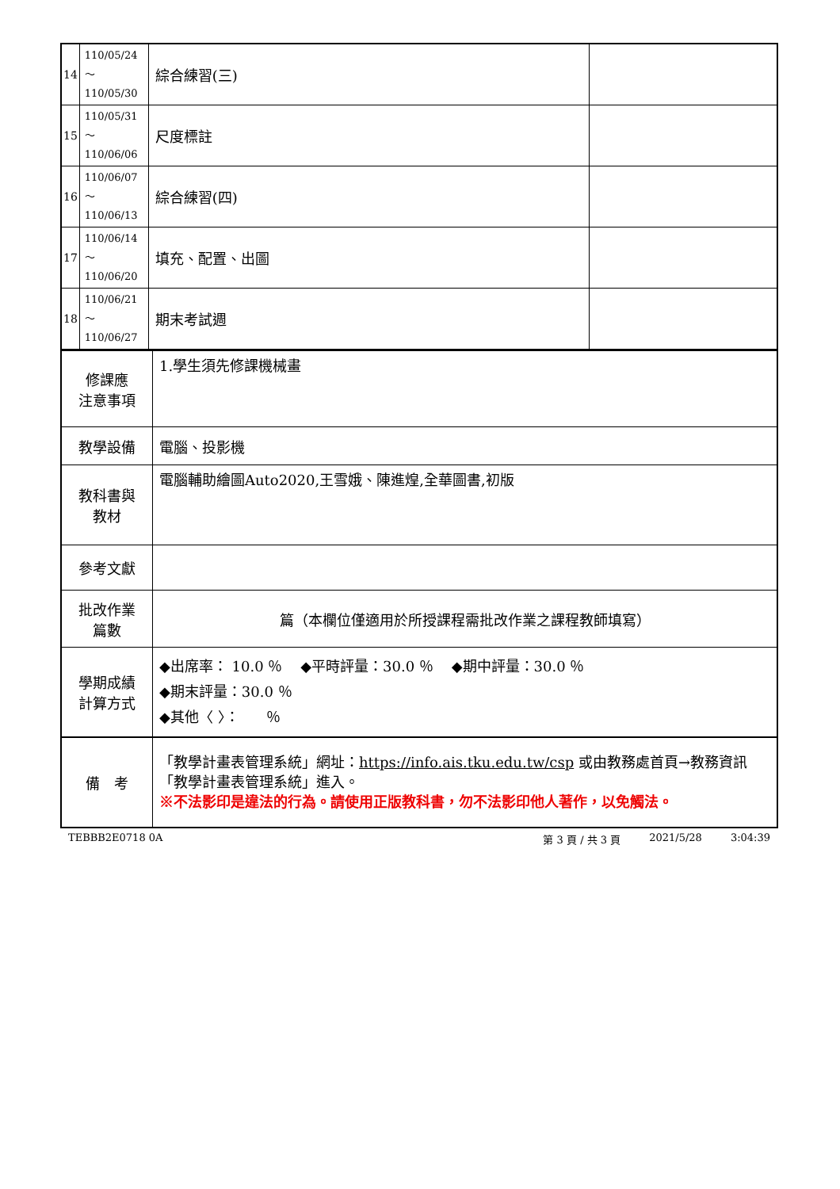| 14 | 110/05/24～ 110/05/30 | 綜合練習(三) | |
| 15 | 110/05/31～ 110/06/06 | 尺度標註 | |
| 16 | 110/06/07～ 110/06/13 | 綜合練習(四) | |
| 17 | 110/06/14～ 110/06/20 | 填充、配置、出圖 | |
| 18 | 110/06/21～ 110/06/27 | 期末考試週 | |
| 修課應 注意事項 | 1.學生須先修課機械畫 |
| 教學設備 | 電腦、投影機 |
| 教科書與 教材 | 電腦輔助繪圖Auto2020,王雪娥、陳進煌,全華圖書,初版 |
| 參考文獻 | |
| 批改作業 篇數 | 篇（本欄位僅適用於所授課程需批改作業之課程教師填寫） |
| 學期成績 計算方式 | ◆出席率： 10.0 ％ ◆平時評量：30.0 ％ ◆期中評量：30.0 ％ ◆期末評量：30.0 ％ ◆其他〈 〉： ％ |
| 備 考 | 「教學計畫表管理系統」網址： https://info.ais.tku.edu.tw/csp 或由教務處首頁→教務資訊「教學計畫表管理系統」進入。 ※不法影印是違法的行為。請使用正版教科書，勿不法影印他人著作，以免觸法。 |
TEBBB2E0718 0A 第 3 頁 / 共 3 頁 2021/5/28 3:04:39